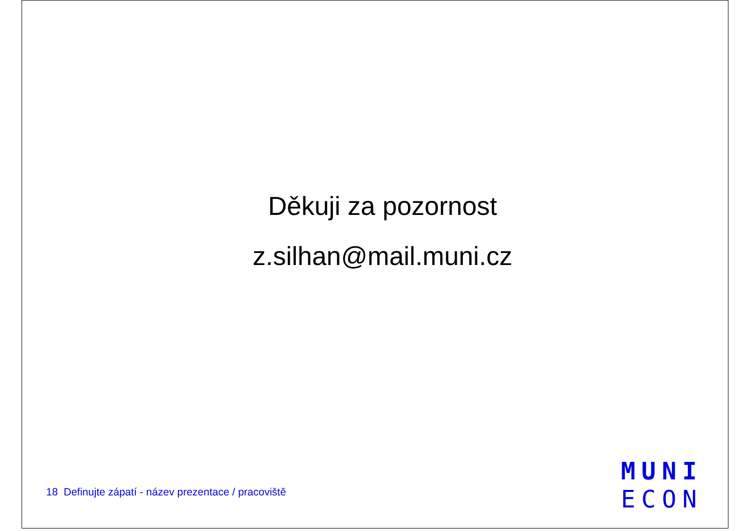Děkuji za pozornost
z.silhan@mail.muni.cz
18 Definujte zápatí - název prezentace / pracoviště
MUNI
ECON